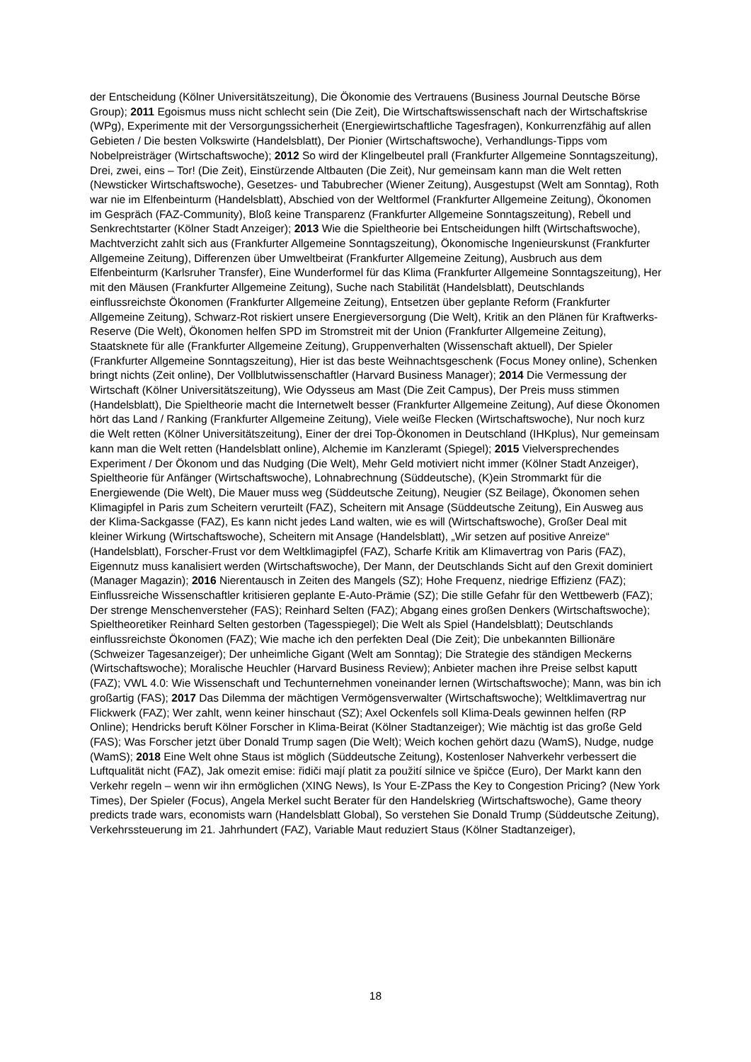der Entscheidung (Kölner Universitätszeitung), Die Ökonomie des Vertrauens (Business Journal Deutsche Börse Group); 2011 Egoismus muss nicht schlecht sein (Die Zeit), Die Wirtschaftswissenschaft nach der Wirtschaftskrise (WPg), Experimente mit der Versorgungssicherheit (Energiewirtschaftliche Tagesfragen), Konkurrenzfähig auf allen Gebieten / Die besten Volkswirte (Handelsblatt), Der Pionier (Wirtschaftswoche), Verhandlungs-Tipps vom Nobelpreisträger (Wirtschaftswoche); 2012 So wird der Klingelbeutel prall (Frankfurter Allgemeine Sonntagszeitung), Drei, zwei, eins – Tor! (Die Zeit), Einstürzende Altbauten (Die Zeit), Nur gemeinsam kann man die Welt retten (Newsticker Wirtschaftswoche), Gesetzes- und Tabubrecher (Wiener Zeitung), Ausgestupst (Welt am Sonntag), Roth war nie im Elfenbeinturm (Handelsblatt), Abschied von der Weltformel (Frankfurter Allgemeine Zeitung), Ökonomen im Gespräch (FAZ-Community), Bloß keine Transparenz (Frankfurter Allgemeine Sonntagszeitung), Rebell und Senkrechtstarter (Kölner Stadt Anzeiger); 2013 Wie die Spieltheorie bei Entscheidungen hilft (Wirtschaftswoche), Machtverzicht zahlt sich aus (Frankfurter Allgemeine Sonntagszeitung), Ökonomische Ingenieurskunst (Frankfurter Allgemeine Zeitung), Differenzen über Umweltbeirat (Frankfurter Allgemeine Zeitung), Ausbruch aus dem Elfenbeinturm (Karlsruher Transfer), Eine Wunderformel für das Klima (Frankfurter Allgemeine Sonntagszeitung), Her mit den Mäusen (Frankfurter Allgemeine Zeitung), Suche nach Stabilität (Handelsblatt), Deutschlands einflussreichste Ökonomen (Frankfurter Allgemeine Zeitung), Entsetzen über geplante Reform (Frankfurter Allgemeine Zeitung), Schwarz-Rot riskiert unsere Energieversorgung (Die Welt), Kritik an den Plänen für Kraftwerks-Reserve (Die Welt), Ökonomen helfen SPD im Stromstreit mit der Union (Frankfurter Allgemeine Zeitung), Staatsknete für alle (Frankfurter Allgemeine Zeitung), Gruppenverhalten (Wissenschaft aktuell), Der Spieler (Frankfurter Allgemeine Sonntagszeitung), Hier ist das beste Weihnachtsgeschenk (Focus Money online), Schenken bringt nichts (Zeit online), Der Vollblutwissenschaftler (Harvard Business Manager); 2014 Die Vermessung der Wirtschaft (Kölner Universitätszeitung), Wie Odysseus am Mast (Die Zeit Campus), Der Preis muss stimmen (Handelsblatt), Die Spieltheorie macht die Internetwelt besser (Frankfurter Allgemeine Zeitung), Auf diese Ökonomen hört das Land / Ranking (Frankfurter Allgemeine Zeitung), Viele weiße Flecken (Wirtschaftswoche), Nur noch kurz die Welt retten (Kölner Universitätszeitung), Einer der drei Top-Ökonomen in Deutschland (IHKplus), Nur gemeinsam kann man die Welt retten (Handelsblatt online), Alchemie im Kanzleramt (Spiegel); 2015 Vielversprechendes Experiment / Der Ökonom und das Nudging (Die Welt), Mehr Geld motiviert nicht immer (Kölner Stadt Anzeiger), Spieltheorie für Anfänger (Wirtschaftswoche), Lohnabrechnung (Süddeutsche), (K)ein Strommarkt für die Energiewende (Die Welt), Die Mauer muss weg (Süddeutsche Zeitung), Neugier (SZ Beilage), Ökonomen sehen Klimagipfel in Paris zum Scheitern verurteilt (FAZ), Scheitern mit Ansage (Süddeutsche Zeitung), Ein Ausweg aus der Klima-Sackgasse (FAZ), Es kann nicht jedes Land walten, wie es will (Wirtschaftswoche), Großer Deal mit kleiner Wirkung (Wirtschaftswoche), Scheitern mit Ansage (Handelsblatt), „Wir setzen auf positive Anreize“ (Handelsblatt), Forscher-Frust vor dem Weltklimagipfel (FAZ), Scharfe Kritik am Klimavertrag von Paris (FAZ), Eigennutz muss kanalisiert werden (Wirtschaftswoche), Der Mann, der Deutschlands Sicht auf den Grexit dominiert (Manager Magazin); 2016 Nierentausch in Zeiten des Mangels (SZ); Hohe Frequenz, niedrige Effizienz (FAZ); Einflussreiche Wissenschaftler kritisieren geplante E-Auto-Prämie (SZ); Die stille Gefahr für den Wettbewerb (FAZ); Der strenge Menschenversteher (FAS); Reinhard Selten (FAZ); Abgang eines großen Denkers (Wirtschaftswoche); Spieltheoretiker Reinhard Selten gestorben (Tagesspiegel); Die Welt als Spiel (Handelsblatt); Deutschlands einflussreichste Ökonomen (FAZ); Wie mache ich den perfekten Deal (Die Zeit); Die unbekannten Billionäre (Schweizer Tagesanzeiger); Der unheimliche Gigant (Welt am Sonntag); Die Strategie des ständigen Meckerns (Wirtschaftswoche); Moralische Heuchler (Harvard Business Review); Anbieter machen ihre Preise selbst kaputt (FAZ); VWL 4.0: Wie Wissenschaft und Techunternehmen voneinander lernen (Wirtschaftswoche); Mann, was bin ich großartig (FAS); 2017 Das Dilemma der mächtigen Vermögensverwalter (Wirtschaftswoche); Weltklimavertrag nur Flickwerk (FAZ); Wer zahlt, wenn keiner hinschaut (SZ); Axel Ockenfels soll Klima-Deals gewinnen helfen (RP Online); Hendricks beruft Kölner Forscher in Klima-Beirat (Kölner Stadtanzeiger); Wie mächtig ist das große Geld (FAS); Was Forscher jetzt über Donald Trump sagen (Die Welt); Weich kochen gehört dazu (WamS), Nudge, nudge (WamS); 2018 Eine Welt ohne Staus ist möglich (Süddeutsche Zeitung), Kostenloser Nahverkehr verbessert die Luftqualität nicht (FAZ), Jak omezit emise: řidiči mají platit za použití silnice ve špičce (Euro), Der Markt kann den Verkehr regeln – wenn wir ihn ermöglichen (XING News), Is Your E-ZPass the Key to Congestion Pricing? (New York Times), Der Spieler (Focus), Angela Merkel sucht Berater für den Handelskrieg (Wirtschaftswoche), Game theory predicts trade wars, economists warn (Handelsblatt Global), So verstehen Sie Donald Trump (Süddeutsche Zeitung), Verkehrssteuerung im 21. Jahrhundert (FAZ), Variable Maut reduziert Staus (Kölner Stadtanzeiger),
18